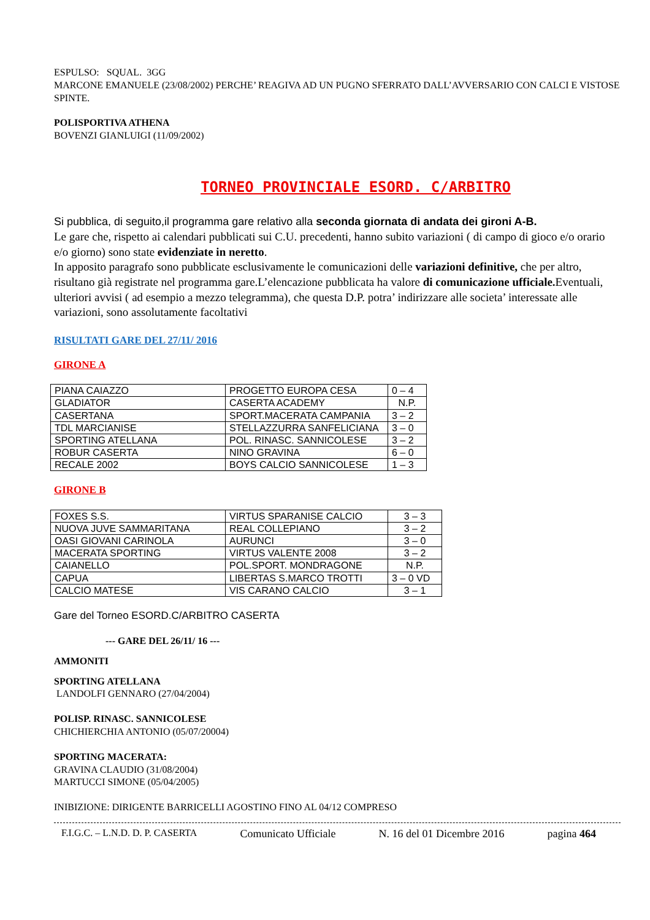ESPULSO: SQUAL. 3GG
MARCONE EMANUELE (23/08/2002) PERCHE’ REAGIVA AD UN PUGNO SFERRATO DALL’AVVERSARIO CON CALCI E VISTOSE SPINTE.
POLISPORTIVA ATHENA
BOVENZI GIANLUIGI (11/09/2002)
TORNEO PROVINCIALE ESORD. C/ARBITRO
Si pubblica, di seguito,il programma gare relativo alla seconda giornata di andata dei gironi A-B.
Le gare che, rispetto ai calendari pubblicati sui C.U. precedenti, hanno subito variazioni ( di campo di gioco e/o orario e/o giorno) sono state evidenziate in neretto.
In apposito paragrafo sono pubblicate esclusivamente le comunicazioni delle variazioni definitive, che per altro, risultano già registrate nel programma gare.L’elencazione pubblicata ha valore di comunicazione ufficiale. Eventuali, ulteriori avvisi ( ad esempio a mezzo telegramma), che questa D.P. potra’ indirizzare alle societa’ interessate alle variazioni, sono assolutamente facoltativi
RISULTATI GARE DEL 27/11/ 2016
GIRONE A
| PIANA CAIAZZO | PROGETTO EUROPA CESA | 0 – 4 |
| GLADIATOR | CASERTA ACADEMY | N.P. |
| CASERTANA | SPORT.MACERATA CAMPANIA | 3 – 2 |
| TDL MARCIANISE | STELLAZZURRA SANFELICIANA | 3 – 0 |
| SPORTING ATELLANA | POL. RINASC. SANNICOLESE | 3 – 2 |
| ROBUR CASERTA | NINO GRAVINA | 6 – 0 |
| RECALE 2002 | BOYS CALCIO SANNICOLESE | 1 – 3 |
GIRONE B
| FOXES S.S. | VIRTUS SPARANISE CALCIO | 3 – 3 |
| NUOVA JUVE SAMMARITANA | REAL COLLEPIANO | 3 – 2 |
| OASI GIOVANI CARINOLA | AURUNCI | 3 – 0 |
| MACERATA SPORTING | VIRTUS VALENTE 2008 | 3 – 2 |
| CAIANELLO | POL.SPORT. MONDRAGONE | N.P. |
| CAPUA | LIBERTAS S.MARCO TROTTI | 3 – 0 VD |
| CALCIO MATESE | VIS CARANO CALCIO | 3 – 1 |
Gare del Torneo ESORD.C/ARBITRO CASERTA
--- GARE DEL 26/11/ 16 ---
AMMONITI
SPORTING ATELLANA
LANDOLFI GENNARO (27/04/2004)
POLISP. RINASC. SANNICOLESE
CHICHIERCHIA ANTONIO (05/07/20004)
SPORTING MACERATA:
GRAVINA CLAUDIO (31/08/2004)
MARTUCCI SIMONE (05/04/2005)
INIBIZIONE: DIRIGENTE BARRICELLI AGOSTINO FINO AL 04/12 COMPRESO
F.I.G.C. – L.N.D. D. P. CASERTA Comunicato Ufficiale N. 16 del 01 Dicembre 2016 pagina 464